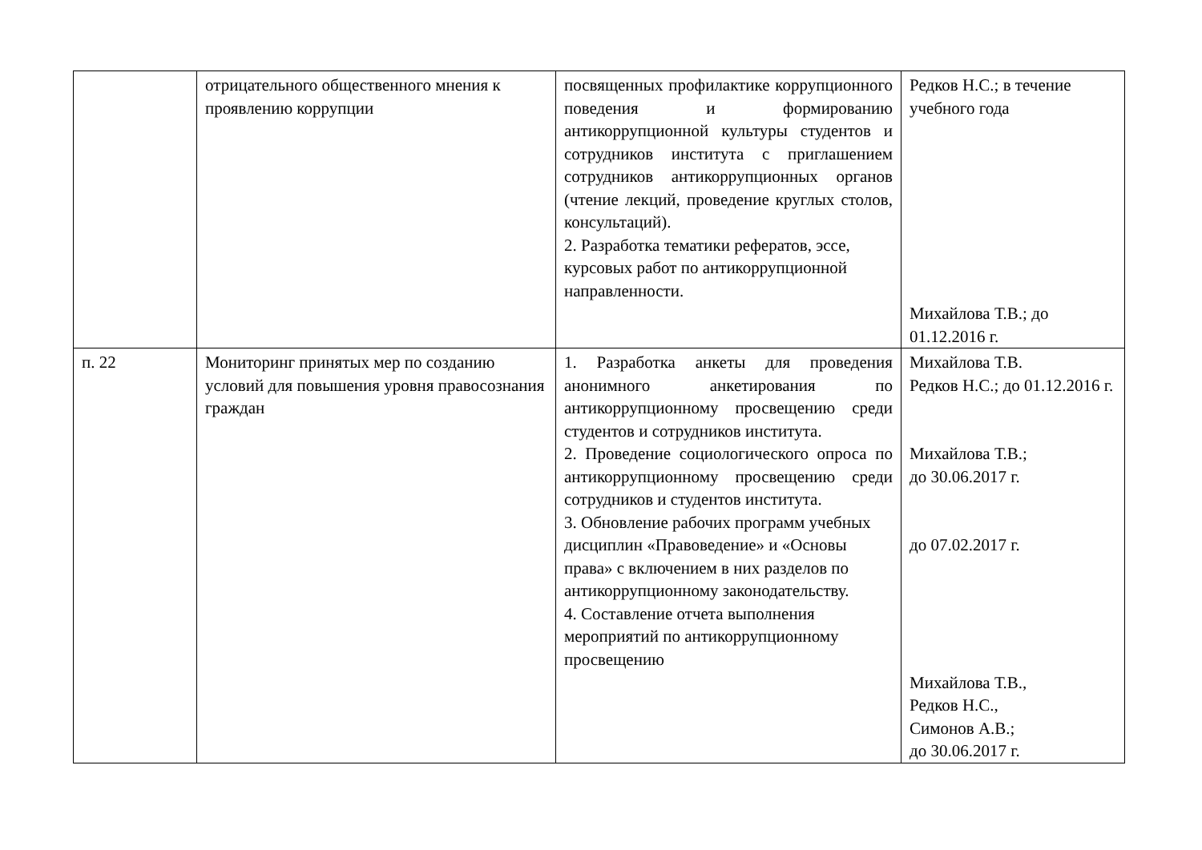| | отрицательного общественного мнения к проявлению коррупции | посвященных профилактике коррупционного поведения и формированию антикоррупционной культуры студентов и сотрудников института с приглашением сотрудников антикоррупционных органов (чтение лекций, проведение круглых столов, консультаций). 2. Разработка тематики рефератов, эссе, курсовых работ по антикоррупционной направленности. | Редков Н.С.; в течение учебного года Михайлова Т.В.; до 01.12.2016 г. |
| п. 22 | Мониторинг принятых мер по созданию условий для повышения уровня правосознания граждан | 1. Разработка анкеты для проведения анонимного анкетирования по антикоррупционному просвещению среди студентов и сотрудников института. 2. Проведение социологического опроса по антикоррупционному просвещению среди сотрудников и студентов института. 3. Обновление рабочих программ учебных дисциплин «Правоведение» и «Основы права» с включением в них разделов по антикоррупционному законодательству. 4. Составление отчета выполнения мероприятий по антикоррупционному просвещению | Михайлова Т.В. Редков Н.С.; до 01.12.2016 г. Михайлова Т.В.; до 30.06.2017 г. до 07.02.2017 г. Михайлова Т.В., Редков Н.С., Симонов А.В.; до 30.06.2017 г. |